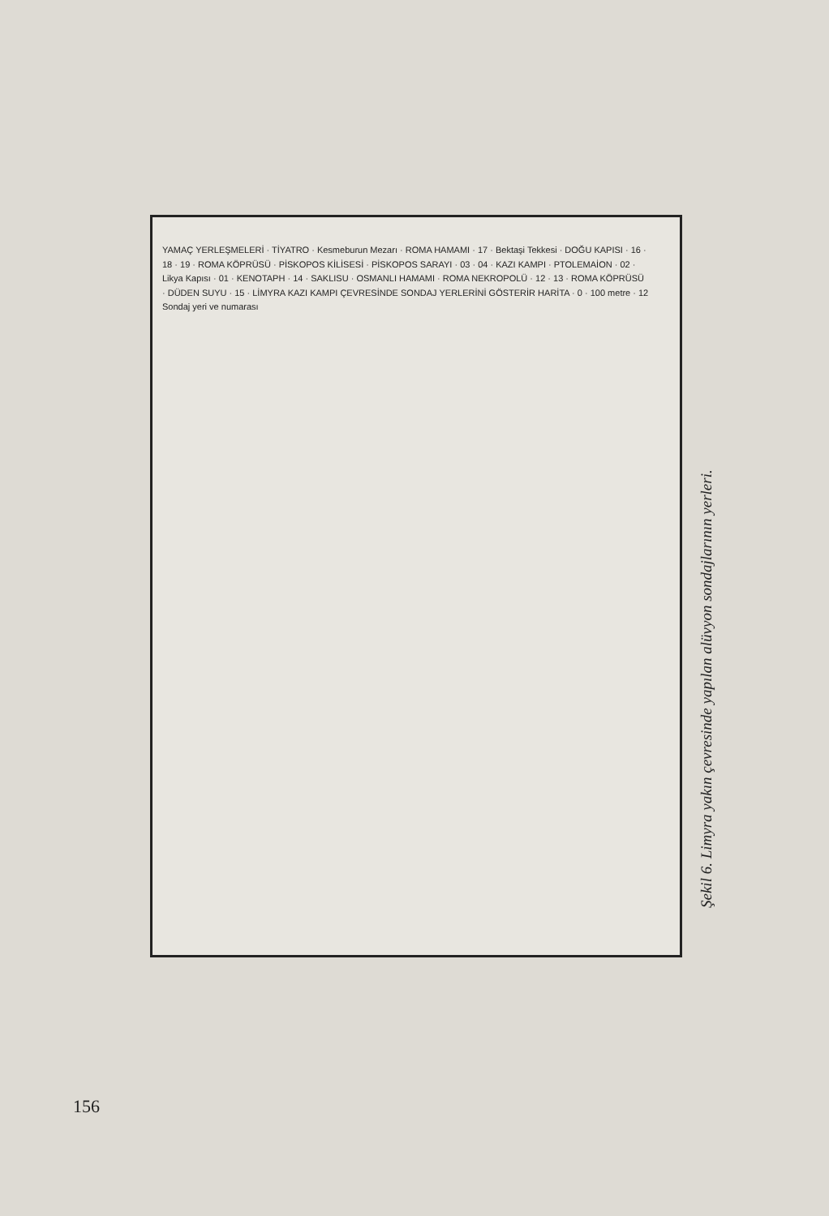YAMAÇ YERLEŞMELERİ · TİYATRO · Kesmeburun Mezarı · ROMA HAMAMI · 17 · Bektaşi Tekkesi · DOĞU KAPISI · 16 · 18 · 19 · ROMA KÖPRÜSÜ · PİSKOPOS KİLİSESİ · PİSKOPOS SARAYI · 03 · 04 · KAZI KAMPI · PTOLEMAİON · 02 · Likya Kapısı · 01 · KENOTAPH · 14 · SAKLISU · OSMANLI HAMAMI · ROMA NEKROPOLÜ · 12 · 13 · ROMA KÖPRÜSÜ · DÜDEN SUYU · 15 · LİMYRA KAZI KAMPI ÇEVRESİNDE SONDAJ YERLERİNİ GÖSTERİR HARİTA · 0 · 100 metre · 12 Sondaj yeri ve numarası
Şekil 6. Limyra yakın çevresinde yapılan alüvyon sondajlarının yerleri.
156